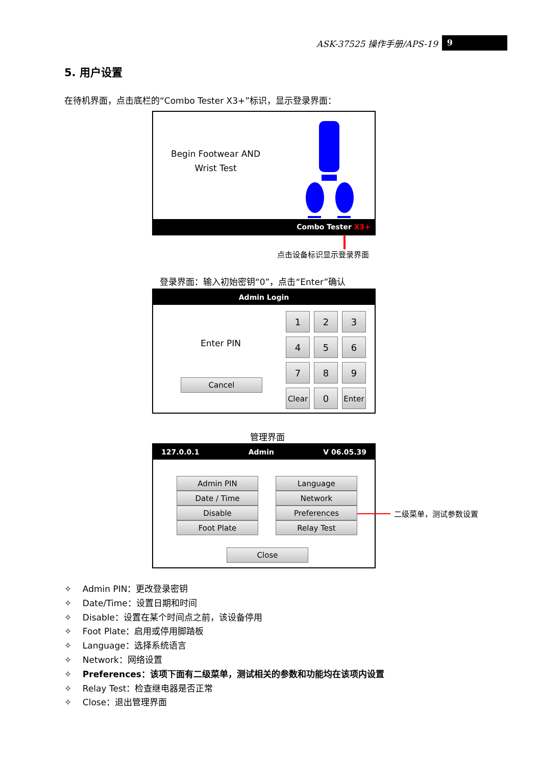ASK-37525 操作手册/APS-19 9
5. 用户设置
在待机界面，点击底栏的“Combo Tester X3+”标识，显示登录界面：
Begin Footwear AND
Wrist Test
Combo Tester X3+
点击设备标识显示登录界面
登录界面：输入初始密钥“0”，点击“Enter”确认
Admin Login
Enter PIN
Cancel
1
2
3
4
5
6
7
8
9
Clear
0
Enter
管理界面
127.0.0.1 Admin V 06.05.39
Admin PIN
Date / Time
Disable
Foot Plate
Language
Network
Preferences
Relay Test
Close
二级菜单，测试参数设置
✧ Admin PIN：更改登录密钥
✧ Date/Time：设置日期和时间
✧ Disable：设置在某个时间点之前，该设备停用
✧ Foot Plate：启用或停用脚踏板
✧ Language：选择系统语言
✧ Network：网络设置
✧ Preferences：该项下面有二级菜单，测试相关的参数和功能均在该项内设置
✧ Relay Test：检查继电器是否正常
✧ Close：退出管理界面